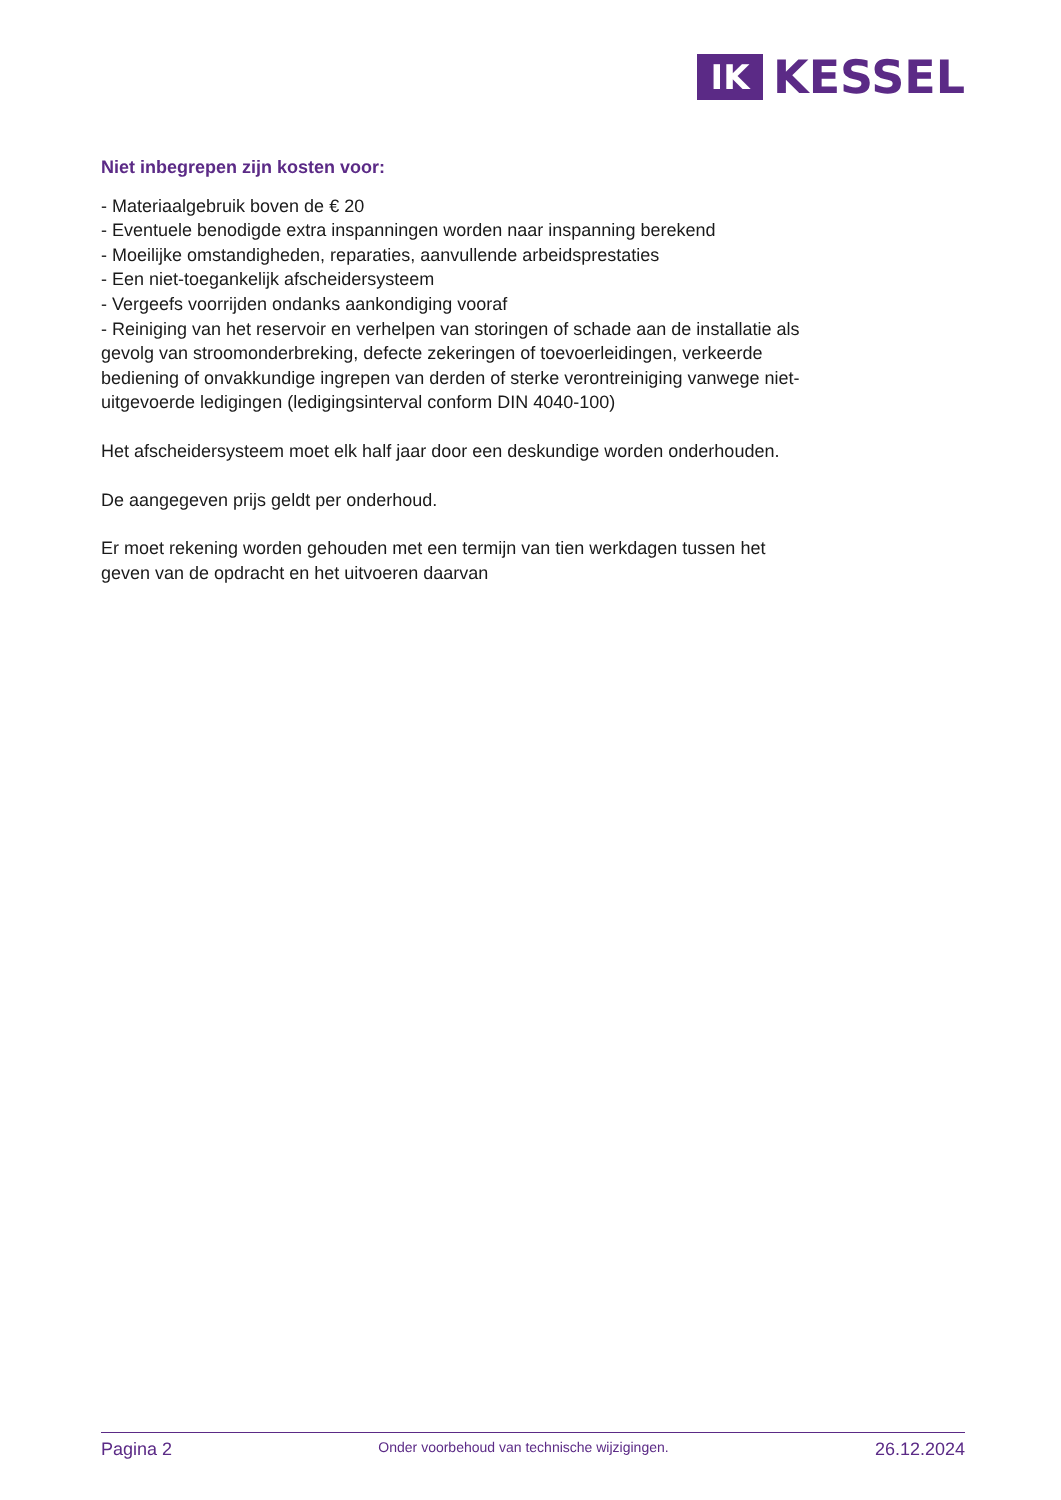IK
KESSEL
Niet inbegrepen zijn kosten voor:
- Materiaalgebruik boven de € 20
- Eventuele benodigde extra inspanningen worden naar inspanning berekend
- Moeilijke omstandigheden, reparaties, aanvullende arbeidsprestaties
- Een niet-toegankelijk afscheidersysteem
- Vergeefs voorrijden ondanks aankondiging vooraf
- Reiniging van het reservoir en verhelpen van storingen of schade aan de installatie als gevolg van stroomonderbreking, defecte zekeringen of toevoerleidingen, verkeerde bediening of onvakkundige ingrepen van derden of sterke verontreiniging vanwege niet-uitgevoerde ledigingen (ledigingsinterval conform DIN 4040-100)
Het afscheidersysteem moet elk half jaar door een deskundige worden onderhouden.
De aangegeven prijs geldt per onderhoud.
Er moet rekening worden gehouden met een termijn van tien werkdagen tussen het geven van de opdracht en het uitvoeren daarvan
Pagina 2 Onder voorbehoud van technische wijzigingen. 26.12.2024